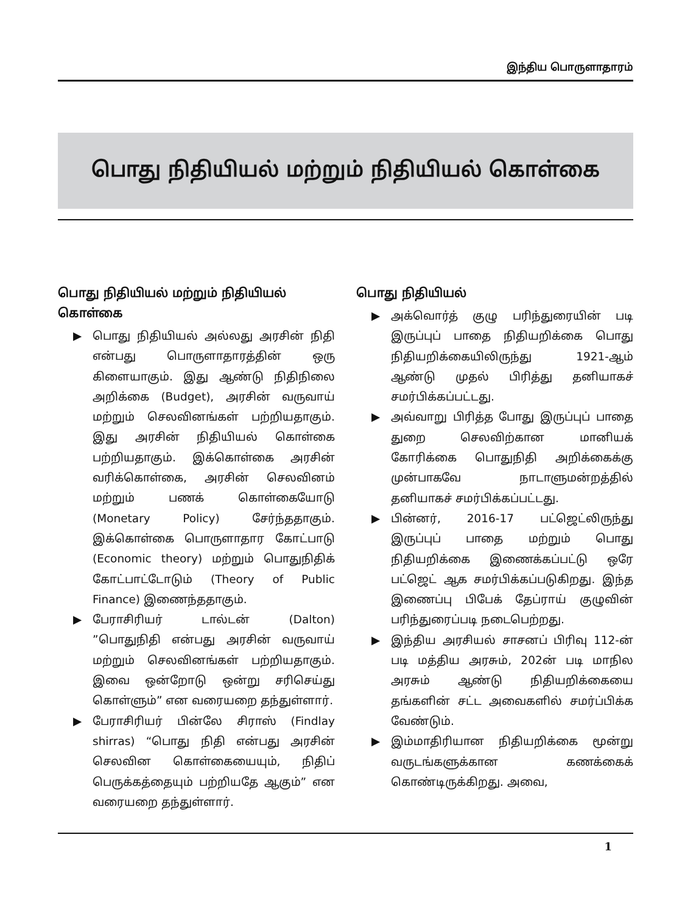இந்திய பொருளாதாரம்
பொது நிதியியல் மற்றும் நிதியியல் கொள்கை
பொது நிதியியல் மற்றும் நிதியியல் கொள்கை
▶ பொது நிதியியல் அல்லது அரசின் நிதி என்பது பொருளாதாரத்தின் ஒரு கிளையாகும். இது ஆண்டு நிதிநிலை அறிக்கை (Budget), அரசின் வருவாய் மற்றும் செலவினங்கள் பற்றியதாகும். இது அரசின் நிதியியல் கொள்கை பற்றியதாகும். இக்கொள்கை அரசின் வரிக்கொள்கை, அரசின் செலவினம் மற்றும் பணக் கொள்கையோடு (Monetary Policy) சேர்ந்ததாகும். இக்கொள்கை பொருளாதார கோட்பாடு (Economic theory) மற்றும் பொதுநிதிக் கோட்பாட்டோடும் (Theory of Public Finance) இணைந்ததாகும்.
▶ பேராசிரியர் டால்டன் (Dalton) ”பொதுநிதி என்பது அரசின் வருவாய் மற்றும் செலவினங்கள் பற்றியதாகும். இவை ஒன்றோடு ஒன்று சரிசெய்து கொள்ளும்” என வரையறை தந்துள்ளார்.
▶ பேராசிரியர் பின்லே சிராஸ் (Findlay shirras) “பொது நிதி என்பது அரசின் செலவின கொள்கையையும், நிதிப் பெருக்கத்தையும் பற்றியதே ஆகும்” என வரையறை தந்துள்ளார்.
பொது நிதியியல்
▶ அக்வொர்த் குழு பரிந்துரையின் படி இருப்புப் பாதை நிதியறிக்கை பொது நிதியறிக்கையிலிருந்து 1921-ஆம் ஆண்டு முதல் பிரித்து தனியாகச் சமர்பிக்கப்பட்டது.
▶ அவ்வாறு பிரித்த போது இருப்புப் பாதை துறை செலவிற்கான மானியக் கோரிக்கை பொதுநிதி அறிக்கைக்கு முன்பாகவே நாடாளுமன்றத்தில் தனியாகச் சமர்பிக்கப்பட்டது.
▶ பின்னர், 2016-17 பட்ஜெட்லிருந்து இருப்புப் பாதை மற்றும் பொது நிதியறிக்கை இணைக்கப்பட்டு ஒரே பட்ஜெட் ஆக சமர்பிக்கப்படுகிறது. இந்த இணைப்பு பிபேக் தேப்ராய் குழுவின் பரிந்துரைப்படி நடைபெற்றது.
▶ இந்திய அரசியல் சாசனப் பிரிவு 112-ன் படி மத்திய அரசும், 202ன் படி மாநில அரசும் ஆண்டு நிதியறிக்கையை தங்களின் சட்ட அவைகளில் சமர்ப்பிக்க வேண்டும்.
▶ இம்மாதிரியான நிதியறிக்கை மூன்று வருடங்களுக்கான கணக்கைக் கொண்டிருக்கிறது. அவை,
1